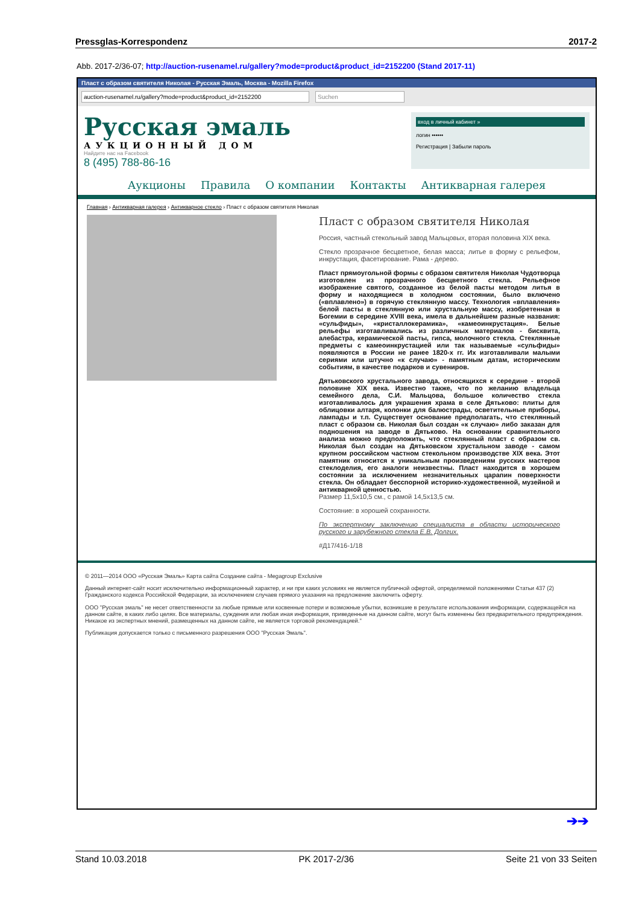Pressglas-Korrespondenz 2017-2
Abb. 2017-2/36-07; http://auction-rusenamel.ru/gallery?mode=product&product_id=2152200 (Stand 2017-11)
Пласт с образом святителя Николая - Русская Эмаль, Москва - Mozilla Firefox
auction-rusenamel.ru/gallery?mode=product&product_id=2152200 Suchen
Русская эмаль
АУКЦИОННЫЙ ДОМ
Найдите нас на Facebook
8 (495) 788-86-16
вход в личный кабинет »
логин ••••••
Регистрация | Забыли пароль
Аукционы Правила О компании Контакты Антикварная галерея
Главная › Антикварная галерея › Антикварное стекло › Пласт с образом святителя Николая
Пласт с образом святителя Николая
Россия, частный стекольный завод Мальцовых, вторая половина XIX века.
Стекло прозрачное бесцветное, белая масса; литье в форму с рельефом, инкрустация, фасетирование. Рама - дерево.
Пласт прямоугольной формы с образом святителя Николая Чудотворца изготовлен из прозрачного бесцветного стекла. Рельефное изображение святого, созданное из белой пасты методом литья в форму и находящиеся в холодном состоянии, было включено («вплавлено») в горячую стеклянную массу. Технология «вплавления» белой пасты в стеклянную или хрустальную массу, изобретенная в Богемии в середине XVIII века, имела в дальнейшем разные названия: «сульфиды», «кристаллокерамика», «камеоинкрустация». Белые рельефы изготавливались из различных материалов - бисквита, алебастра, керамической пасты, гипса, молочного стекла. Стеклянные предметы с камеоинкрустацией или так называемые «сульфиды» появляются в России не ранее 1820-х гг. Их изготавливали малыми сериями или штучно «к случаю» - памятным датам, историческим событиям, в качестве подарков и сувениров.
Дятьковского хрустального завода, относящихся к середине - второй половине XIX века. Известно также, что по желанию владельца семейного дела, С.И. Мальцова, большое количество стекла изготавливалось для украшения храма в селе Дятьково: плиты для облицовки алтаря, колонки для балюстрады, осветительные приборы, лампады и т.п. Существует основание предполагать, что стеклянный пласт с образом св. Николая был создан «к случаю» либо заказан для подношения на заводе в Дятьково. На основании сравнительного анализа можно предположить, что стеклянный пласт с образом св. Николая был создан на Дятьковском хрустальном заводе - самом крупном российском частном стекольном производстве XIX века. Этот памятник относится к уникальным произведениям русских мастеров стеклоделия, его аналоги неизвестны. Пласт находится в хорошем состоянии за исключением незначительных царапин поверхности стекла. Он обладает бесспорной историко-художественной, музейной и антикварной ценностью.
Размер 11,5x10,5 см., с рамой 14,5x13,5 см.
Состояние: в хорошей сохранности.
По экспертному заключению специалиста в области исторического русского и зарубежного стекла Е.В. Долгих.
#Д17/416-1/18
© 2011—2014 ООО «Русская Эмаль» Карта сайта Создание сайта - Megagroup Exclusive
Данный интернет-сайт носит исключительно информационный характер, и ни при каких условиях не является публичной офертой, определяемой положениями Статьи 437 (2) Гражданского кодекса Российской Федерации, за исключением случаев прямого указания на предложение заключить оферту.
ООО "Русская эмаль" не несет ответственности за любые прямые или косвенные потери и возможные убытки, возникшие в результате использования информации, содержащейся на данном сайте, в каких либо целях. Все материалы, суждения или любая иная информация, приведенные на данном сайте, могут быть изменены без предварительного предупреждения. Никакое из экспертных мнений, размещенных на данном сайте, не является торговой рекомендацией."
Публикация допускается только с письменного разрешения ООО "Русская Эмаль".
➔➔
Stand 10.03.2018 PK 2017-2/36 Seite 21 von 33 Seiten